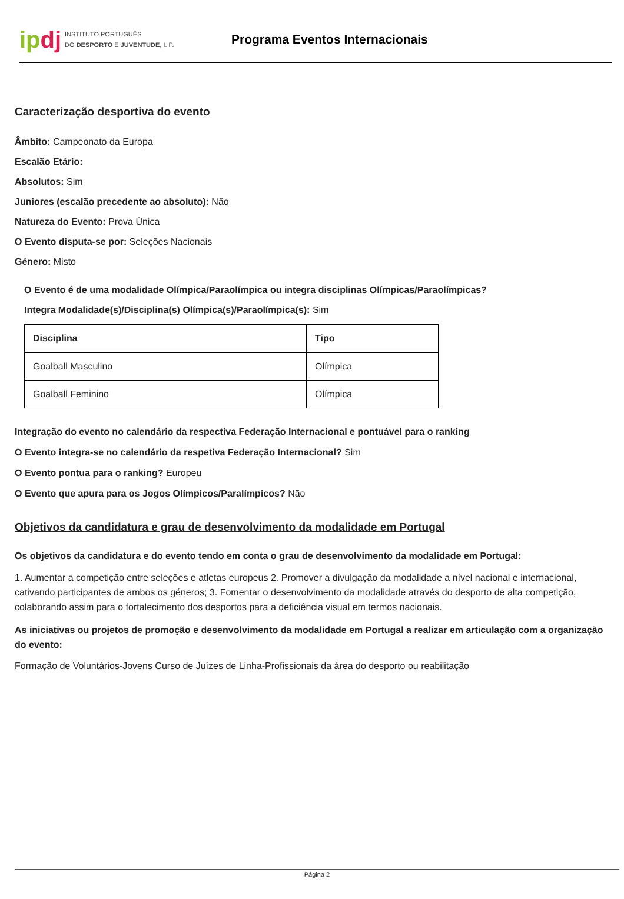ipdj
INSTITUTO PORTUGUÊS
DO DESPORTO E JUVENTUDE, I. P.
Programa Eventos Internacionais
Caracterização desportiva do evento
Âmbito: Campeonato da Europa
Escalão Etário:
Absolutos: Sim
Juniores (escalão precedente ao absoluto): Não
Natureza do Evento: Prova Única
O Evento disputa-se por: Seleções Nacionais
Género: Misto
O Evento é de uma modalidade Olímpica/Paraolímpica ou integra disciplinas Olímpicas/Paraolímpicas?
Integra Modalidade(s)/Disciplina(s) Olímpica(s)/Paraolímpica(s): Sim
| Disciplina | Tipo |
| --- | --- |
| Goalball Masculino | Olímpica |
| Goalball Feminino | Olímpica |
Integração do evento no calendário da respectiva Federação Internacional e pontuável para o ranking
O Evento integra-se no calendário da respetiva Federação Internacional? Sim
O Evento pontua para o ranking? Europeu
O Evento que apura para os Jogos Olímpicos/Paralímpicos? Não
Objetivos da candidatura e grau de desenvolvimento da modalidade em Portugal
Os objetivos da candidatura e do evento tendo em conta o grau de desenvolvimento da modalidade em Portugal:
1. Aumentar a competição entre seleções e atletas europeus 2. Promover a divulgação da modalidade a nível nacional e internacional, cativando participantes de ambos os géneros; 3. Fomentar o desenvolvimento da modalidade através do desporto de alta competição, colaborando assim para o fortalecimento dos desportos para a deficiência visual em termos nacionais.
As iniciativas ou projetos de promoção e desenvolvimento da modalidade em Portugal a realizar em articulação com a organização do evento:
Formação de Voluntários-Jovens Curso de Juízes de Linha-Profissionais da área do desporto ou reabilitação
Página 2